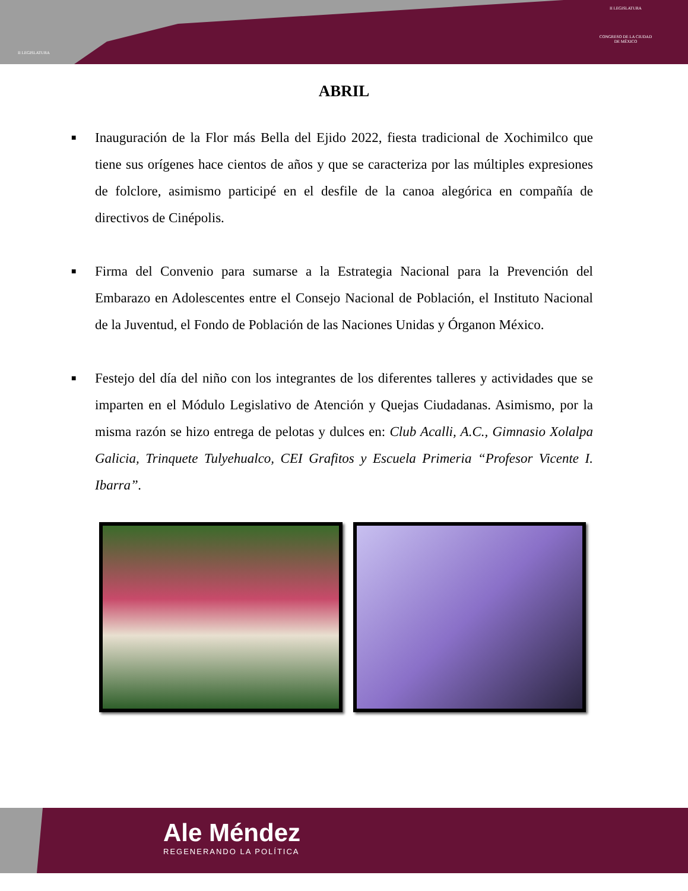II LEGISLATURA
II LEGISLATURA
CONGRESO DE LA CIUDAD DE MÉXICO
ABRIL
■ Inauguración de la Flor más Bella del Ejido 2022, fiesta tradicional de Xochimilco que tiene sus orígenes hace cientos de años y que se caracteriza por las múltiples expresiones de folclore, asimismo participé en el desfile de la canoa alegórica en compañía de directivos de Cinépolis.
■ Firma del Convenio para sumarse a la Estrategia Nacional para la Prevención del Embarazo en Adolescentes entre el Consejo Nacional de Población, el Instituto Nacional de la Juventud, el Fondo de Población de las Naciones Unidas y Órganon México.
■ Festejo del día del niño con los integrantes de los diferentes talleres y actividades que se imparten en el Módulo Legislativo de Atención y Quejas Ciudadanas. Asimismo, por la misma razón se hizo entrega de pelotas y dulces en: Club Acalli, A.C., Gimnasio Xolalpa Galicia, Trinquete Tulyehualco, CEI Grafitos y Escuela Primeria “Profesor Vicente I. Ibarra”.
Ale Méndez
REGENERANDO LA POLÍTICA